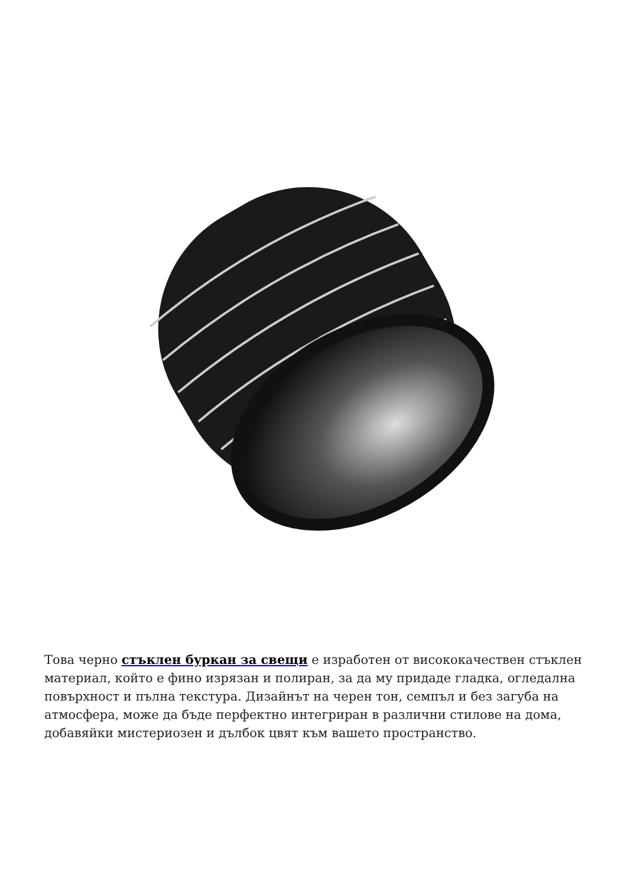Това черно стъклен буркан за свещи е изработен от висококачествен стъклен материал, който е фино изрязан и полиран, за да му придаде гладка, огледална повърхност и пълна текстура. Дизайнът на черен тон, семпъл и без загуба на атмосфера, може да бъде перфектно интегриран в различни стилове на дома, добавяйки мистериозен и дълбок цвят към вашето пространство.